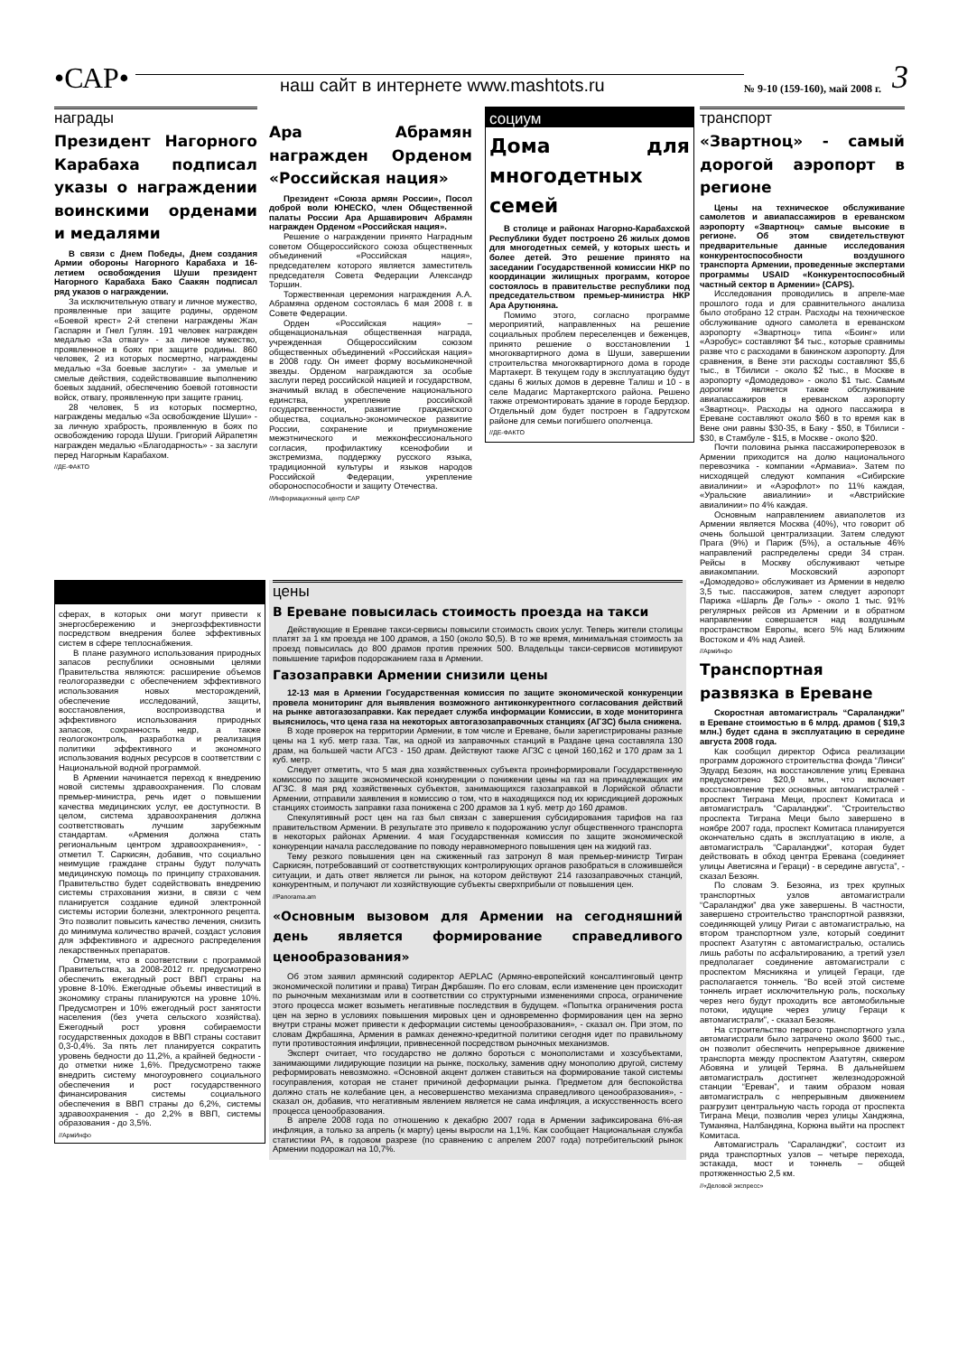•САР•
наш сайт в интернете www.mashtots.ru
№ 9-10 (159-160), май 2008 г.
3
награды
Президент Нагорного Карабаха подписал указы о награждении воинскими орденами и медалями
В связи с Днем Победы, Днем создания Армии обороны Нагорного Карабаха и 16-летием освобождения Шуши президент Нагорного Карабаха Бако Саакян подписал ряд указов о награждении.
За исключительную отвагу и личное мужество, проявленные при защите родины, орденом «Боевой крест» 2-й степени награждены Жан Гаспарян и Гнел Гулян. 191 человек награжден медалью «За отвагу» - за личное мужество, проявленное в боях при защите родины. 860 человек, 2 из которых посмертно, награждены медалью «За боевые заслуги» - за умелые и смелые действия, содействовавшие выполнению боевых заданий, обеспечению боевой готовности войск, отвагу, проявленную при защите границ.
28 человек, 5 из которых посмертно, награждены медалью «За освобождение Шуши» - за личную храбрость, проявленную в боях по освобождению города Шуши. Григорий Айрапетян награжден медалью «Благодарность» - за заслуги перед Нагорным Карабахом.
//ДЕ-ФАКТО
Ара Абрамян награжден Орденом «Российская нация»
Президент «Союза армян России», Посол доброй воли ЮНЕСКО, член Общественной палаты России Ара Аршавирович Абрамян награжден Орденом «Российская нация».
Решение о награждении принято Наградным советом Общероссийского союза общественных объединений «Российская нация», председателем которого является заместитель председателя Совета Федерации Александр Торшин.
Торжественная церемония награждения А.А. Абрамяна орденом состоялась 6 мая 2008 г. в Совете Федерации.
Орден «Российская нация» – общенациональная общественная награда, учрежденная Общероссийским союзом общественных объединений «Российская нация» в 2008 году. Он имеет форму восьмиконечной звезды. Орденом награждаются за особые заслуги перед российской нацией и государством, значимый вклад в обеспечение национального единства, укрепление российской государственности, развитие гражданского общества, социально-экономическое развитие России, сохранение и приумножение межэтнического и межконфессионального согласия, профилактику ксенофобии и экстремизма, поддержку русского языка, традиционной культуры и языков народов Российской Федерации, укрепление обороноспособности и защиту Отечества.
//Информационный центр САР
социум
Дома для многодетных семей
В столице и районах Нагорно-Карабахской Республики будет построено 26 жилых домов для многодетных семей, у которых шесть и более детей. Это решение принято на заседании Государственной комиссии НКР по координации жилищных программ, которое состоялось в правительстве республики под председательством премьер-министра НКР Ара Арутюняна.
Помимо этого, согласно программе мероприятий, направленных на решение социальных проблем переселенцев и беженцев, принято решение о восстановлении 1 многоквартирного дома в Шуши, завершении строительства многоквартирного дома в городе Мартакерт. В текущем году в эксплуатацию будут сданы 6 жилых домов в деревне Талиш и 10 - в селе Мадагис Мартакертского района. Решено также отремонтировать здание в городе Бердзор. Отдельный дом будет построен в Гадрутском районе для семьи погибшего ополченца.
//ДЕ-ФАКТО
транспорт
«Звартноц» - самый дорогой аэропорт в регионе
Цены на техническое обслуживание самолетов и авиапассажиров в ереванском аэропорту «Звартноц» самые высокие в регионе. Об этом свидетельствуют предварительные данные исследования конкурентоспособности воздушного транспорта Армении, проведенные экспертами программы USAID «Конкурентоспособный частный сектор в Армении» (CAPS).
Исследования проводились в апреле-мае прошлого года и для сравнительного анализа было отобрано 12 стран. Расходы на техническое обслуживание одного самолета в ереванском аэропорту «Звартноц» типа «Боинг» или «Аэробус» составляют $4 тыс., которые сравнимы разве что с расходами в бакинском аэропорту. Для сравнения, в Вене эти расходы составляют $5,6 тыс., в Тбилиси - около $2 тыс., в Москве в аэропорту «Домодедово» - около $1 тыс. Самым дорогим является также обслуживание авиапассажиров в ереванском аэропорту «Звартноц». Расходы на одного пассажира в Ереване составляют около $60 в то время как в Вене они равны $30-35, в Баку - $50, в Тбилиси - $30, в Стамбуле - $15, в Москве - около $20.
Почти половина рынка пассажироперевозок в Армении приходится на долю национального перевозчика - компании «Армавиа». Затем по нисходящей следуют компания «Сибирские авиалинии» и «Аэрофлот» по 11% каждая, «Уральские авиалинии» и «Австрийские авиалинии» по 4% каждая.
Основным направлением авиаполетов из Армении является Москва (40%), что говорит об очень большой централизации. Затем следуют Прага (9%) и Париж (5%), а остальные 46% направлений распределены среди 34 стран. Рейсы в Москву обслуживают четыре авиакомпании. Московский аэропорт «Домодедово» обслуживает из Армении в неделю 3,5 тыс. пассажиров, затем следует аэропорт Парижа «Шарль Де Голь» - около 1 тыс. 91% регулярных рейсов из Армении и в обратном направлении совершается над воздушным пространством Европы, всего 5% над Ближним Востоком и 4% над Азией.
//АрмИнфо
Транспортная развязка в Ереване
Скоростная автомагистраль “Сараланджи” в Ереване стоимостью в 6 млрд. драмов ( $19,3 млн.) будет сдана в эксплуатацию в середине августа 2008 года.
Как сообщил директор Офиса реализации программ дорожного строительства фонда “Линси” Эдуард Безоян, на восстановление улиц Еревана предусмотрено $20,9 млн., что включает восстановление трех основных автомагистралей - проспект Тиграна Меци, проспект Комитаса и автомагистраль “Сараланджи”. “Строительство проспекта Тиграна Меци было завершено в ноябре 2007 года, проспект Комитаса планируется окончательно сдать в эксплуатацию в июле, а автомагистраль “Сараланджи”, которая будет действовать в обход центра Еревана (соединяет улицы Аветисяна и Гераци) - в середине августа”, - сказал Безоян.
По словам Э. Безояна, из трех крупных транспортных узлов автомагистрали “Сараланджи” два уже завершены. В частности, завершено строительство транспортной развязки, соединяющей улицу Ригаи с автомагистралью, на втором транспортном узле, который соединит проспект Азатутян с автомагистралью, остались лишь работы по асфальтированию, а третий узел предполагает соединение автомагистрали с проспектом Мясникяна и улицей Гераци, где располагается тоннель. “Во всей этой системе тоннель играет исключительную роль, поскольку через него будут проходить все автомобильные потоки, идущие через улицу Гераци к автомагистрали”, - сказал Безоян.
На строительство первого транспортного узла автомагистрали было затрачено около $600 тыс., он позволит обеспечить непрерывное движение транспорта между проспектом Азатутян, сквером Абовяна и улицей Теряна. В дальнейшем автомагистраль достигнет железнодорожной станции “Ереван”, и таким образом новая автомагистраль с непрерывным движением разгрузит центральную часть города от проспекта Тиграна Меци, позволив через улицы Ханджяна, Туманяна, Налбандяна, Корюна выйти на проспект Комитаса.
Автомагистраль “Сараланджи”, состоит из ряда транспортных узлов – четыре перехода, эстакада, мост и тоннель – общей протяженностью 2,5 км.
//«Деловой экспресс»
сферах, в которых они могут привести к энергосбережению и энергоэффективности посредством внедрения более эффективных систем в сфере теплоснабжения.
В плане разумного использования природных запасов республики основными целями Правительства являются: расширение объемов геологоразведки с обеспечением эффективного использования новых месторождений, обеспечение исследований, защиты, восстановления, воспроизводства и эффективного использования природных запасов, сохранность недр, а также геологоконтроль, разработка и реализация политики эффективного и экономного использования водных ресурсов в соответствии с Национальной водной программой.
В Армении начинается переход к внедрению новой системы здравоохранения. По словам премьер-министра, речь идет о повышении качества медицинских услуг, ее доступности. В целом, система здравоохранения должна соответствовать лучшим зарубежным стандартам. «Армения должна стать региональным центром здравоохранения», - отметил Т. Саркисян, добавив, что социально неимущие граждане страны будут получать медицинскую помощь по принципу страхования. Правительство будет содействовать внедрению системы страхования жизни, в связи с чем планируется создание единой электронной системы истории болезни, электронного рецепта. Это позволит повысить качество лечения, снизить до минимума количество врачей, создаст условия для эффективного и адресного распределения лекарственных препаратов.
Отметим, что в соответствии с программой Правительства, за 2008-2012 гг. предусмотрено обеспечить ежегодный рост ВВП страны на уровне 8-10%. Ежегодные объемы инвестиций в экономику страны планируются на уровне 10%. Предусмотрен и 10% ежегодный рост занятости населения (без учета сельского хозяйства). Ежегодный рост уровня собираемости государственных доходов в ВВП страны составит 0,3-0,4%. За пять лет планируется сократить уровень бедности до 11,2%, а крайней бедности - до отметки ниже 1,6%. Предусмотрено также внедрить систему многоуровнего социального обеспечения и рост государственного финансирования системы социального обеспечения в ВВП страны до 6,2%, системы здравоохранения - до 2,2% в ВВП, системы образования - до 3,5%.
//АрмИнфо
цены
В Ереване повысилась стоимость проезда на такси
Действующие в Ереване такси-сервисы повысили стоимость своих услуг. Теперь жители столицы платят за 1 км проезда не 100 драмов, а 150 (около $0,5). В то же время, минимальная стоимость за проезд повысилась до 800 драмов против прежних 500. Владельцы такси-сервисов мотивируют повышение тарифов подорожанием газа в Армении.
Газозаправки Армении снизили цены
12-13 мая в Армении Государственная комиссия по защите экономической конкуренции провела мониторинг для выявления возможного антиконкурентного согласования действий на рынке автогазозаправки. Как передает служба информации Комиссии, в ходе мониторинга выяснилось, что цена газа на некоторых автогазозаправочных станциях (АГЗС) была снижена.
В ходе проверок на территории Армении, в том числе и Ереване, были зарегистрированы разные цены на 1 куб. метр газа. Так, на одной из заправочных станций в Раздане цена составляла 130 драм, на большей части АГСЗ - 150 драм. Действуют также АГЗС с ценой 160,162 и 170 драм за 1 куб. метр.
Следует отметить, что 5 мая два хозяйственных субъекта проинформировали Государственную комиссию по защите экономической конкуренции о понижении цены на газ на принадлежащих им АГЗС. 8 мая ряд хозяйственных субъектов, занимающихся газозаправкой в Лорийской области Армении, отправили заявления в комиссию о том, что в находящихся под их юрисдикцией дорожных станциях стоимость заправки газа понижена с 200 драмов за 1 куб. метр до 160 драмов.
Спекулятивный рост цен на газ был связан с завершения субсидирования тарифов на газ правительством Армении. В результате это привело к подорожанию услуг общественного транспорта в некоторых районах Армении. 4 мая Государственная комиссия по защите экономической конкуренции начала расследование по поводу неравномерного повышения цен на жидкий газ.
Тему резкого повышения цен на сжиженный газ затронул 8 мая премьер-министр Тигран Саркисян, потребовавший от соответствующих контролирующих органов разобраться в сложившейся ситуации, и дать ответ является ли рынок, на котором действуют 214 газозаправочных станций, конкурентным, и получают ли хозяйствующие субъекты сверхприбыли от повышения цен.
//Panorama.am
«Основным вызовом для Армении на сегодняшний день является формирование справедливого ценообразования»
Об этом заявил армянский содиректор AEPLAC (Армяно-европейский консалтинговый центр экономической политики и права) Тигран Джрбашян. По его словам, если изменение цен происходит по рыночным механизмам или в соответствии со структурными изменениями спроса, ограничение этого процесса может возыметь негативные последствия в будущем. «Попытка ограничения роста цен на зерно в условиях повышения мировых цен и одновременно формирования цен на зерно внутри страны может привести к деформации системы ценообразования», - сказал он. При этом, по словам Джрбашяна, Армения в рамках денежно-кредитной политики сегодня идет по правильному пути противостояния инфляции, привнесенной посредством рыночных механизмов.
Эксперт считает, что государство не должно бороться с монополистами и хозсубъектами, занимающими лидирующие позиции на рынке, поскольку, заменив одну монополию другой, систему реформировать невозможно. «Основной акцент должен ставиться на формирование такой системы госуправления, которая не станет причиной деформации рынка. Предметом для беспокойства должно стать не колебание цен, а несовершенство механизма справедливого ценообразования», - сказал он, добавив, что негативным явлением является не сама инфляция, а искусственность всего процесса ценообразования.
В апреле 2008 года по отношению к декабрю 2007 года в Армении зафиксирована 6%-ая инфляция, а только за апрель (к марту) цены выросли на 1,1%. Как сообщает Национальная служба статистики РА, в годовом разрезе (по сравнению с апрелем 2007 года) потребительский рынок Армении подорожал на 10,7%.